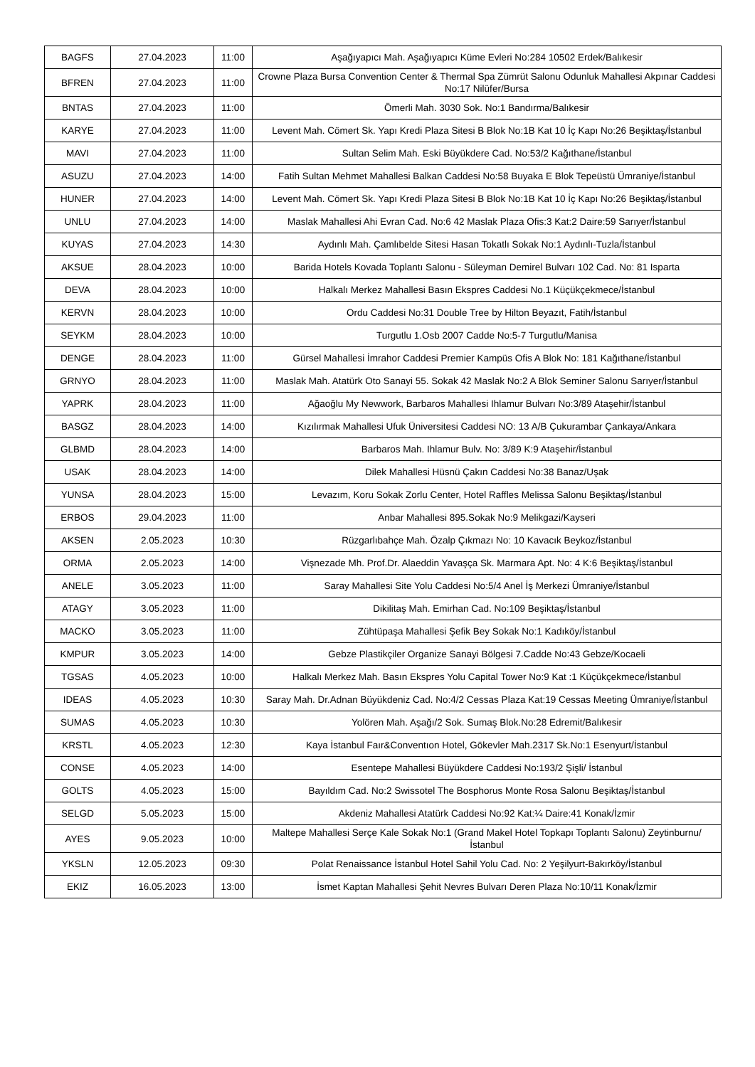| BAGFS | 27.04.2023 | 11:00 | Aşağıyapıcı Mah. Aşağıyapıcı Küme Evleri No:284 10502 Erdek/Balıkesir |
| BFREN | 27.04.2023 | 11:00 | Crowne Plaza Bursa Convention Center & Thermal Spa Zümrüt Salonu Odunluk Mahallesi Akpınar Caddesi No:17 Nilüfer/Bursa |
| BNTAS | 27.04.2023 | 11:00 | Ömerli Mah. 3030 Sok. No:1 Bandırma/Balıkesir |
| KARYE | 27.04.2023 | 11:00 | Levent Mah. Cömert Sk. Yapı Kredi Plaza Sitesi B Blok No:1B Kat 10 İç Kapı No:26 Beşiktaş/İstanbul |
| MAVI | 27.04.2023 | 11:00 | Sultan Selim Mah. Eski Büyükdere Cad. No:53/2 Kağıthane/İstanbul |
| ASUZU | 27.04.2023 | 14:00 | Fatih Sultan Mehmet Mahallesi Balkan Caddesi No:58 Buyaka E Blok Tepeüstü Ümraniye/İstanbul |
| HUNER | 27.04.2023 | 14:00 | Levent Mah. Cömert Sk. Yapı Kredi Plaza Sitesi B Blok No:1B Kat 10 İç Kapı No:26 Beşiktaş/İstanbul |
| UNLU | 27.04.2023 | 14:00 | Maslak Mahallesi Ahi Evran Cad. No:6 42 Maslak Plaza Ofis:3 Kat:2 Daire:59 Sarıyer/İstanbul |
| KUYAS | 27.04.2023 | 14:30 | Aydınlı Mah. Çamlıbelde Sitesi Hasan Tokatlı Sokak No:1 Aydınlı-Tuzla/İstanbul |
| AKSUE | 28.04.2023 | 10:00 | Barida Hotels Kovada Toplantı Salonu - Süleyman Demirel Bulvarı 102 Cad. No: 81 Isparta |
| DEVA | 28.04.2023 | 10:00 | Halkalı Merkez Mahallesi Basın Ekspres Caddesi No.1 Küçükçekmece/İstanbul |
| KERVN | 28.04.2023 | 10:00 | Ordu Caddesi No:31 Double Tree by Hilton Beyazıt, Fatih/İstanbul |
| SEYKM | 28.04.2023 | 10:00 | Turgutlu 1.Osb 2007 Cadde No:5-7 Turgutlu/Manisa |
| DENGE | 28.04.2023 | 11:00 | Gürsel Mahallesi İmrahor Caddesi Premier Kampüs Ofis A Blok No: 181 Kağıthane/İstanbul |
| GRNYO | 28.04.2023 | 11:00 | Maslak Mah. Atatürk Oto Sanayi 55. Sokak 42 Maslak No:2 A Blok Seminer Salonu Sarıyer/İstanbul |
| YAPRK | 28.04.2023 | 11:00 | Ağaoğlu My Newwork, Barbaros Mahallesi Ihlamur Bulvarı No:3/89 Ataşehir/İstanbul |
| BASGZ | 28.04.2023 | 14:00 | Kızılırmak Mahallesi Ufuk Üniversitesi Caddesi NO: 13 A/B Çukurambar Çankaya/Ankara |
| GLBMD | 28.04.2023 | 14:00 | Barbaros Mah. Ihlamur Bulv. No: 3/89 K:9 Ataşehir/İstanbul |
| USAK | 28.04.2023 | 14:00 | Dilek Mahallesi Hüsnü Çakın Caddesi No:38 Banaz/Uşak |
| YUNSA | 28.04.2023 | 15:00 | Levazım, Koru Sokak Zorlu Center, Hotel Raffles Melissa Salonu Beşiktaş/İstanbul |
| ERBOS | 29.04.2023 | 11:00 | Anbar Mahallesi 895.Sokak No:9 Melikgazi/Kayseri |
| AKSEN | 2.05.2023 | 10:30 | Rüzgarlıbahçe Mah. Özalp Çıkmazı No: 10 Kavacık Beykoz/İstanbul |
| ORMA | 2.05.2023 | 14:00 | Vişnezade Mh. Prof.Dr. Alaeddin Yavaşça Sk. Marmara Apt. No: 4 K:6 Beşiktaş/İstanbul |
| ANELE | 3.05.2023 | 11:00 | Saray Mahallesi Site Yolu Caddesi No:5/4 Anel İş Merkezi Ümraniye/İstanbul |
| ATAGY | 3.05.2023 | 11:00 | Dikilitaş Mah. Emirhan Cad. No:109 Beşiktaş/İstanbul |
| MACKO | 3.05.2023 | 11:00 | Zühtüpaşa Mahallesi Şefik Bey Sokak No:1 Kadıköy/İstanbul |
| KMPUR | 3.05.2023 | 14:00 | Gebze Plastikçiler Organize Sanayi Bölgesi 7.Cadde No:43 Gebze/Kocaeli |
| TGSAS | 4.05.2023 | 10:00 | Halkalı Merkez Mah. Basın Ekspres Yolu Capital Tower No:9 Kat :1 Küçükçekmece/İstanbul |
| IDEAS | 4.05.2023 | 10:30 | Saray Mah. Dr.Adnan Büyükdeniz Cad. No:4/2 Cessas Plaza Kat:19 Cessas Meeting Ümraniye/İstanbul |
| SUMAS | 4.05.2023 | 10:30 | Yolören Mah. Aşağı/2 Sok. Sumaş Blok.No:28 Edremit/Balıkesir |
| KRSTL | 4.05.2023 | 12:30 | Kaya İstanbul Faır&Conventıon Hotel, Gökevler Mah.2317 Sk.No:1 Esenyurt/İstanbul |
| CONSE | 4.05.2023 | 14:00 | Esentepe Mahallesi Büyükdere Caddesi No:193/2 Şişli/ İstanbul |
| GOLTS | 4.05.2023 | 15:00 | Bayıldım Cad. No:2 Swissotel The Bosphorus Monte Rosa Salonu Beşiktaş/İstanbul |
| SELGD | 5.05.2023 | 15:00 | Akdeniz Mahallesi Atatürk Caddesi No:92 Kat:¼ Daire:41 Konak/İzmir |
| AYES | 9.05.2023 | 10:00 | Maltepe Mahallesi Serçe Kale Sokak No:1 (Grand Makel Hotel Topkapı Toplantı Salonu) Zeytinburnu/İstanbul |
| YKSLN | 12.05.2023 | 09:30 | Polat Renaissance İstanbul Hotel Sahil Yolu Cad. No: 2 Yeşilyurt-Bakırköy/İstanbul |
| EKIZ | 16.05.2023 | 13:00 | İsmet Kaptan Mahallesi Şehit Nevres Bulvarı Deren Plaza No:10/11 Konak/İzmir |